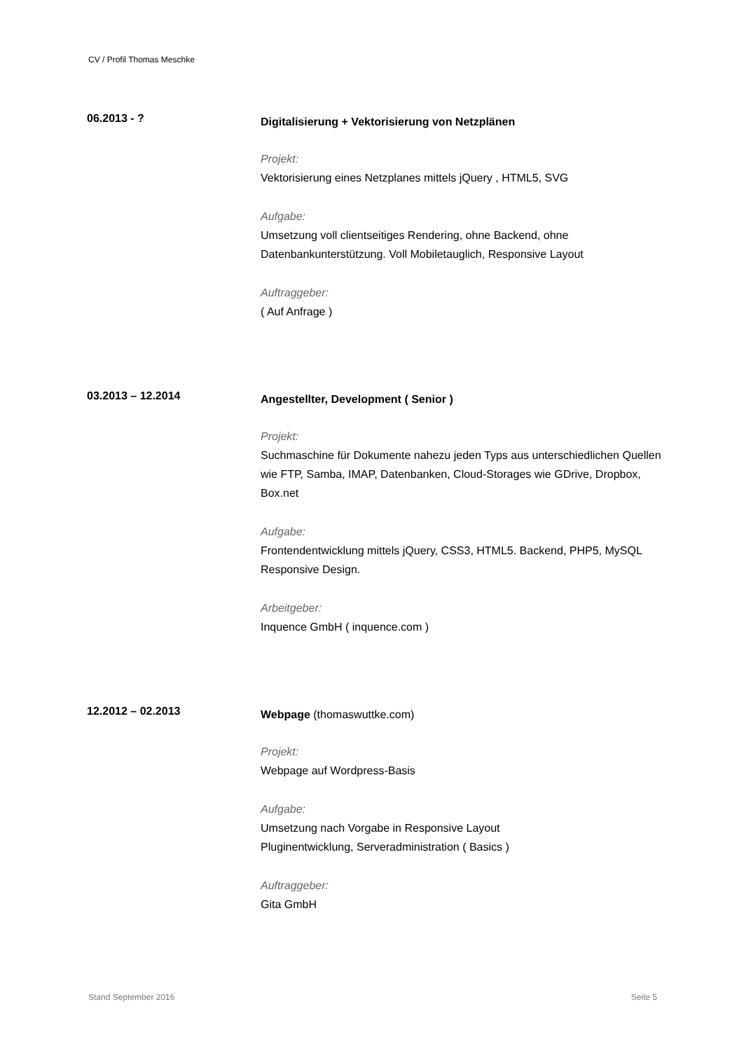CV / Profil Thomas Meschke
06.2013 - ?
Digitalisierung + Vektorisierung von Netzplänen
Projekt:
Vektorisierung eines Netzplanes mittels jQuery , HTML5, SVG
Aufgabe:
Umsetzung voll clientseitiges Rendering, ohne Backend, ohne Datenbankunterstützung. Voll Mobiletauglich, Responsive Layout
Auftraggeber:
( Auf Anfrage )
03.2013 – 12.2014
Angestellter, Development ( Senior )
Projekt:
Suchmaschine für Dokumente nahezu jeden Typs aus unterschiedlichen Quellen wie FTP, Samba, IMAP, Datenbanken, Cloud-Storages wie GDrive, Dropbox, Box.net
Aufgabe:
Frontendentwicklung mittels jQuery, CSS3, HTML5. Backend, PHP5, MySQL
Responsive Design.
Arbeitgeber:
Inquence GmbH ( inquence.com )
12.2012 – 02.2013
Webpage (thomaswuttke.com)
Projekt:
Webpage auf Wordpress-Basis
Aufgabe:
Umsetzung nach Vorgabe in Responsive Layout
Pluginentwicklung, Serveradministration ( Basics )
Auftraggeber:
Gita GmbH
Stand September 2016 Seite 5